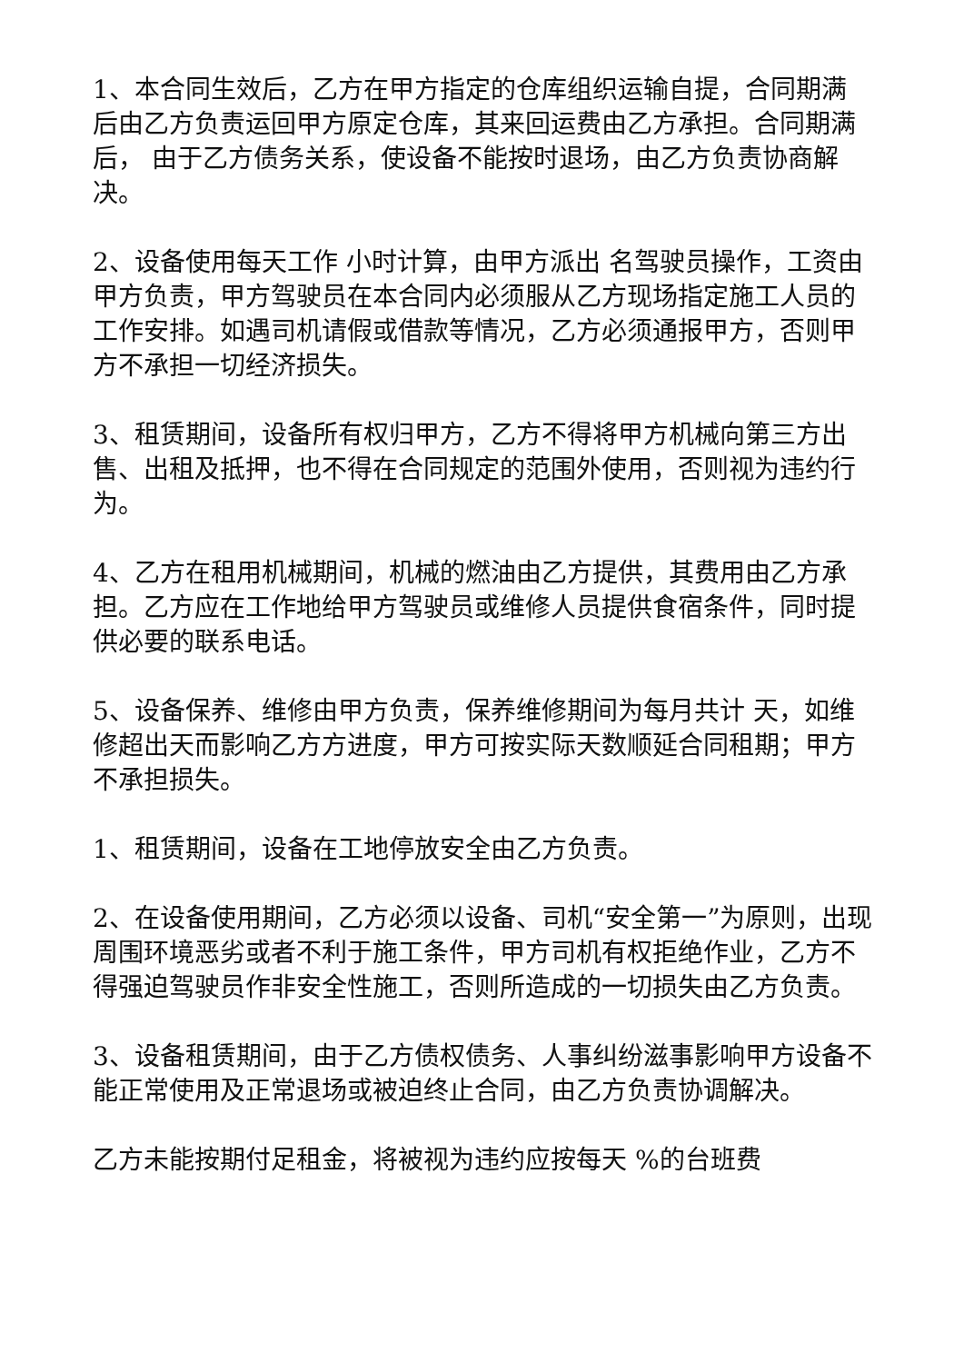1、本合同生效后，乙方在甲方指定的仓库组织运输自提，合同期满 后由乙方负责运回甲方原定仓库，其来回运费由乙方承担。合同期满后， 由于乙方债务关系，使设备不能按时退场，由乙方负责协商解决。
2、设备使用每天工作 小时计算，由甲方派出 名驾驶员操作，工资由甲方负责，甲方驾驶员在本合同内必须服从乙方现场指定施工人员的工作安排。如遇司机请假或借款等情况，乙方必须通报甲方，否则甲方不承担一切经济损失。
3、租赁期间，设备所有权归甲方，乙方不得将甲方机械向第三方出售、出租及抵押，也不得在合同规定的范围外使用，否则视为违约行为。
4、乙方在租用机械期间，机械的燃油由乙方提供，其费用由乙方承担。乙方应在工作地给甲方驾驶员或维修人员提供食宿条件，同时提供必要的联系电话。
5、设备保养、维修由甲方负责，保养维修期间为每月共计 天，如维修超出天而影响乙方方进度，甲方可按实际天数顺延合同租期；甲方不承担损失。
1、租赁期间，设备在工地停放安全由乙方负责。
2、在设备使用期间，乙方必须以设备、司机“安全第一”为原则，出现周围环境恶劣或者不利于施工条件，甲方司机有权拒绝作业，乙方不得强迫驾驶员作非安全性施工，否则所造成的一切损失由乙方负责。
3、设备租赁期间，由于乙方债权债务、人事纠纷滋事影响甲方设备不能正常使用及正常退场或被迫终止合同，由乙方负责协调解决。
乙方未能按期付足租金，将被视为违约应按每天 %的台班费